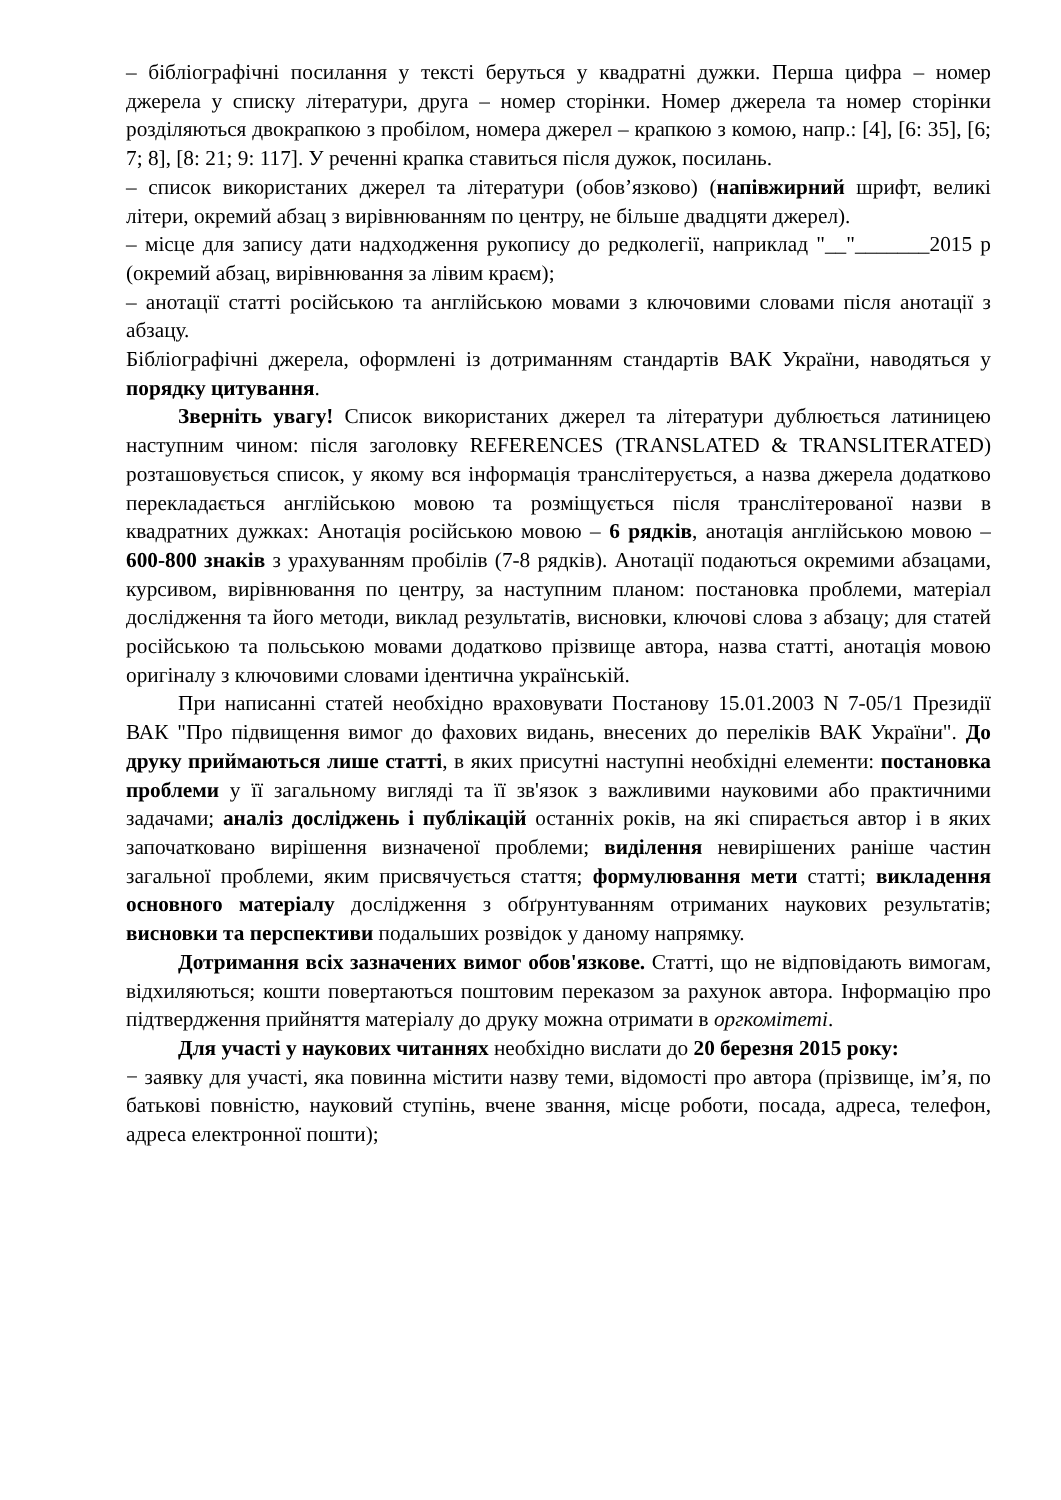– бібліографічні посилання у тексті беруться у квадратні дужки. Перша цифра – номер джерела у списку літератури, друга – номер сторінки. Номер джерела та номер сторінки розділяються двокрапкою з пробілом, номера джерел – крапкою з комою, напр.: [4], [6: 35], [6; 7; 8], [8: 21; 9: 117]. У реченні крапка ставиться після дужок, посилань.
– список використаних джерел та літератури (обов’язково) (напівжирний шрифт, великі літери, окремий абзац з вирівнюванням по центру, не більше двадцяти джерел).
– місце для запису дати надходження рукопису до редколегії, наприклад "__"_______2015 р (окремий абзац, вирівнювання за лівим краєм);
– анотації статті російською та англійською мовами з ключовими словами після анотації з абзацу.
Бібліографічні джерела, оформлені із дотриманням стандартів ВАК України, наводяться у порядку цитування.
Зверніть увагу! Список використаних джерел та літератури дублюється латиницею наступним чином: після заголовку REFERENCES (TRANSLATED & TRANSLITERATED) розташовується список, у якому вся інформація транслітерується, а назва джерела додатково перекладається англійською мовою та розміщується після транслітерованої назви в квадратних дужках: Анотація російською мовою – 6 рядків, анотація англійською мовою – 600-800 знаків з урахуванням пробілів (7-8 рядків). Анотації подаються окремими абзацами, курсивом, вирівнювання по центру, за наступним планом: постановка проблеми, матеріал дослідження та його методи, виклад результатів, висновки, ключові слова з абзацу; для статей російською та польською мовами додатково прізвище автора, назва статті, анотація мовою оригіналу з ключовими словами ідентична українській.
При написанні статей необхідно враховувати Постанову 15.01.2003 N 7-05/1 Президії ВАК "Про підвищення вимог до фахових видань, внесених до переліків ВАК України". До друку приймаються лише статті, в яких присутні наступні необхідні елементи: постановка проблеми у її загальному вигляді та її зв'язок з важливими науковими або практичними задачами; аналіз досліджень і публікацій останніх років, на які спирається автор і в яких започатковано вирішення визначеної проблеми; виділення невирішених раніше частин загальної проблеми, яким присвячується стаття; формулювання мети статті; викладення основного матеріалу дослідження з обґрунтуванням отриманих наукових результатів; висновки та перспективи подальших розвідок у даному напрямку.
Дотримання всіх зазначених вимог обов'язкове. Статті, що не відповідають вимогам, відхиляються; кошти повертаються поштовим переказом за рахунок автора. Інформацію про підтвердження прийняття матеріалу до друку можна отримати в оргкомітеті.
Для участі у наукових читаннях необхідно вислати до 20 березня 2015 року:
− заявку для участі, яка повинна містити назву теми, відомості про автора (прізвище, ім’я, по батькові повністю, науковий ступінь, вчене звання, місце роботи, посада, адреса, телефон, адреса електронної пошти);